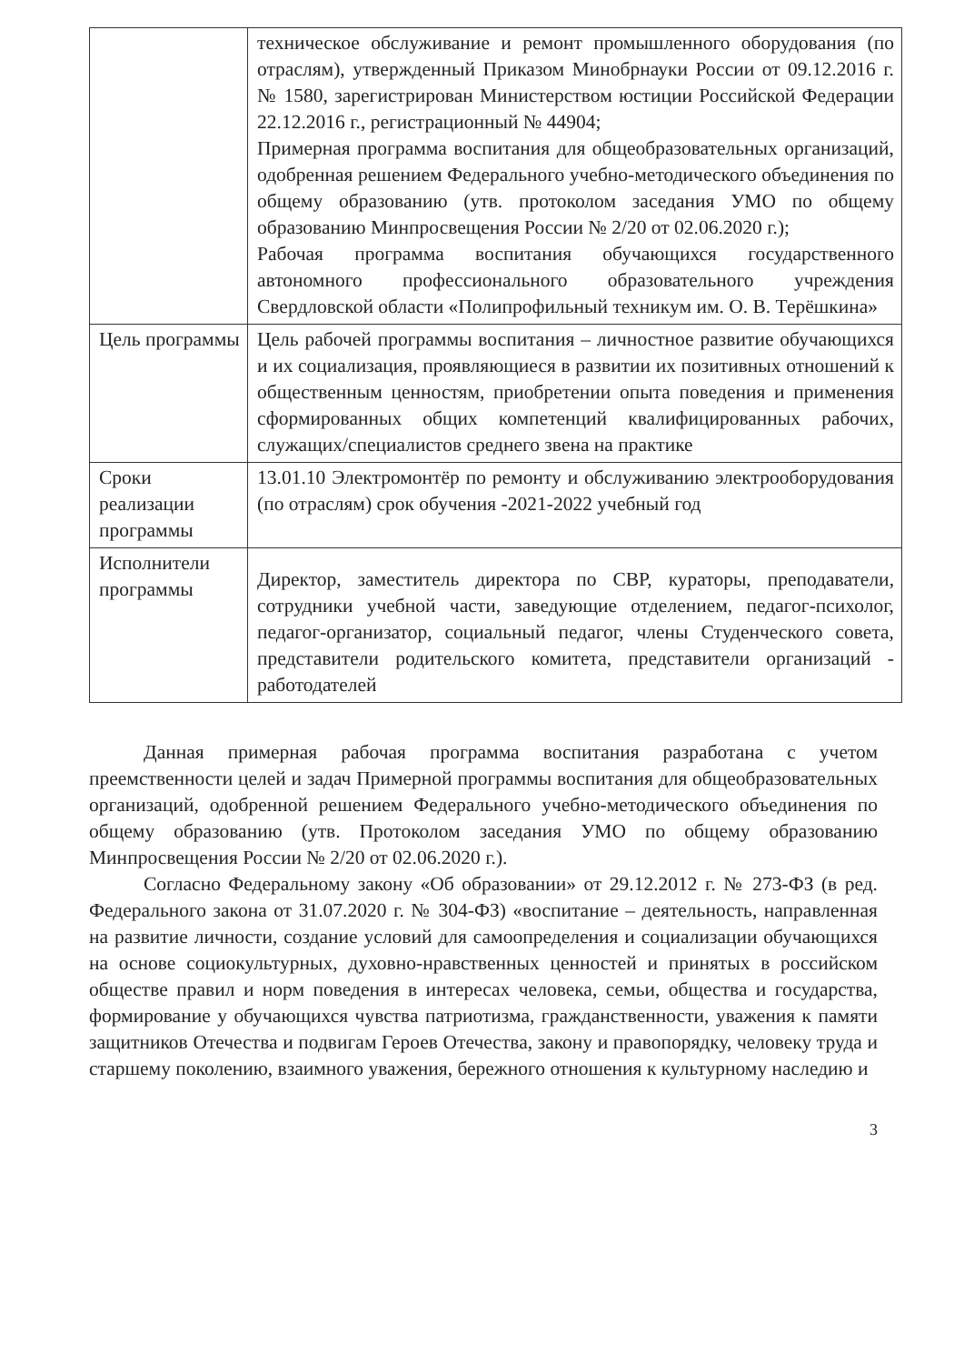| | техническое обслуживание и ремонт промышленного оборудования (по отраслям), утвержденный Приказом Минобрнауки России от 09.12.2016 г. № 1580, зарегистрирован Министерством юстиции Российской Федерации 22.12.2016 г., регистрационный № 44904; Примерная программа воспитания для общеобразовательных организаций, одобренная решением Федерального учебно-методического объединения по общему образованию (утв. протоколом заседания УМО по общему образованию Минпросвещения России № 2/20 от 02.06.2020 г.); Рабочая программа воспитания обучающихся государственного автономного профессионального образовательного учреждения Свердловской области «Полипрофильный техникум им. О. В. Терёшкина» |
| Цель программы | Цель рабочей программы воспитания – личностное развитие обучающихся и их социализация, проявляющиеся в развитии их позитивных отношений к общественным ценностям, приобретении опыта поведения и применения сформированных общих компетенций квалифицированных рабочих, служащих/специалистов среднего звена на практике |
| Сроки реализации программы | 13.01.10 Электромонтёр по ремонту и обслуживанию электрооборудования (по отраслям) срок обучения -2021-2022 учебный год |
| Исполнители программы | Директор, заместитель директора по СВР, кураторы, преподаватели, сотрудники учебной части, заведующие отделением, педагог-психолог, педагог-организатор, социальный педагог, члены Студенческого совета, представители родительского комитета, представители организаций - работодателей |
Данная примерная рабочая программа воспитания разработана с учетом преемственности целей и задач Примерной программы воспитания для общеобразовательных организаций, одобренной решением Федерального учебно-методического объединения по общему образованию (утв. Протоколом заседания УМО по общему образованию Минпросвещения России № 2/20 от 02.06.2020 г.).
Согласно Федеральному закону «Об образовании» от 29.12.2012 г. № 273-ФЗ (в ред. Федерального закона от 31.07.2020 г. № 304-ФЗ) «воспитание – деятельность, направленная на развитие личности, создание условий для самоопределения и социализации обучающихся на основе социокультурных, духовно-нравственных ценностей и принятых в российском обществе правил и норм поведения в интересах человека, семьи, общества и государства, формирование у обучающихся чувства патриотизма, гражданственности, уважения к памяти защитников Отечества и подвигам Героев Отечества, закону и правопорядку, человеку труда и старшему поколению, взаимного уважения, бережного отношения к культурному наследию и
3